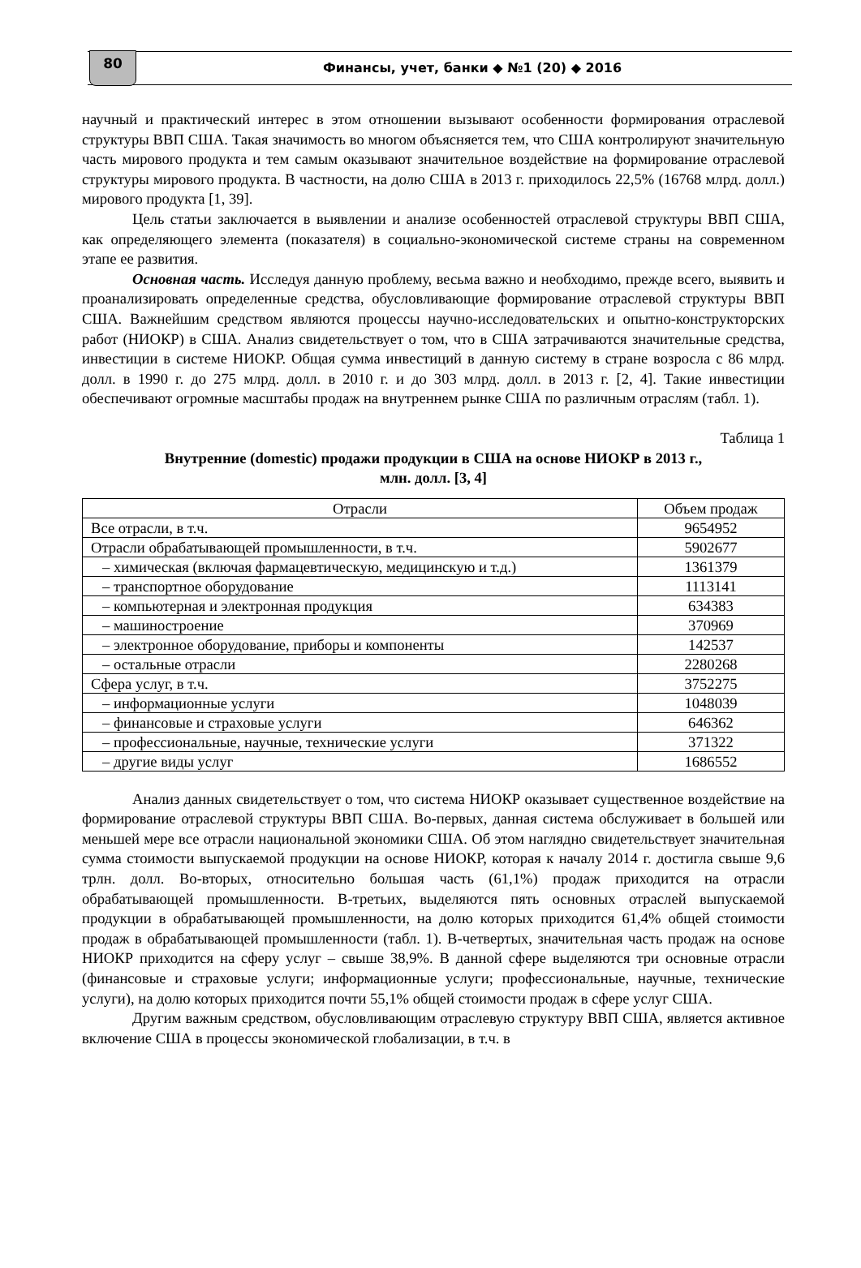80
Финансы, учет, банки ◆ №1 (20) ◆ 2016
научный и практический интерес в этом отношении вызывают особенности формирования отраслевой структуры ВВП США. Такая значимость во многом объясняется тем, что США контролируют значительную часть мирового продукта и тем самым оказывают значительное воздействие на формирование отраслевой структуры мирового продукта. В частности, на долю США в 2013 г. приходилось 22,5% (16768 млрд. долл.) мирового продукта [1, 39].
Цель статьи заключается в выявлении и анализе особенностей отраслевой структуры ВВП США, как определяющего элемента (показателя) в социально-экономической системе страны на современном этапе ее развития.
Основная часть. Исследуя данную проблему, весьма важно и необходимо, прежде всего, выявить и проанализировать определенные средства, обусловливающие формирование отраслевой структуры ВВП США. Важнейшим средством являются процессы научно-исследовательских и опытно-конструкторских работ (НИОКР) в США. Анализ свидетельствует о том, что в США затрачиваются значительные средства, инвестиции в системе НИОКР. Общая сумма инвестиций в данную систему в стране возросла с 86 млрд. долл. в 1990 г. до 275 млрд. долл. в 2010 г. и до 303 млрд. долл. в 2013 г. [2, 4]. Такие инвестиции обеспечивают огромные масштабы продаж на внутреннем рынке США по различным отраслям (табл. 1).
Таблица 1
Внутренние (domestic) продажи продукции в США на основе НИОКР в 2013 г.,
млн. долл. [3, 4]
| Отрасли | Объем продаж |
| --- | --- |
| Все отрасли, в т.ч. | 9654952 |
| Отрасли обрабатывающей промышленности, в т.ч. | 5902677 |
| – химическая (включая фармацевтическую, медицинскую и т.д.) | 1361379 |
| – транспортное оборудование | 1113141 |
| – компьютерная и электронная продукция | 634383 |
| – машиностроение | 370969 |
| – электронное оборудование, приборы и компоненты | 142537 |
| – остальные отрасли | 2280268 |
| Сфера услуг, в т.ч. | 3752275 |
| – информационные услуги | 1048039 |
| – финансовые и страховые услуги | 646362 |
| – профессиональные, научные, технические услуги | 371322 |
| – другие виды услуг | 1686552 |
Анализ данных свидетельствует о том, что система НИОКР оказывает существенное воздействие на формирование отраслевой структуры ВВП США. Во-первых, данная система обслуживает в большей или меньшей мере все отрасли национальной экономики США. Об этом наглядно свидетельствует значительная сумма стоимости выпускаемой продукции на основе НИОКР, которая к началу 2014 г. достигла свыше 9,6 трлн. долл. Во-вторых, относительно большая часть (61,1%) продаж приходится на отрасли обрабатывающей промышленности. В-третьих, выделяются пять основных отраслей выпускаемой продукции в обрабатывающей промышленности, на долю которых приходится 61,4% общей стоимости продаж в обрабатывающей промышленности (табл. 1). В-четвертых, значительная часть продаж на основе НИОКР приходится на сферу услуг – свыше 38,9%. В данной сфере выделяются три основные отрасли (финансовые и страховые услуги; информационные услуги; профессиональные, научные, технические услуги), на долю которых приходится почти 55,1% общей стоимости продаж в сфере услуг США.
Другим важным средством, обусловливающим отраслевую структуру ВВП США, является активное включение США в процессы экономической глобализации, в т.ч. в